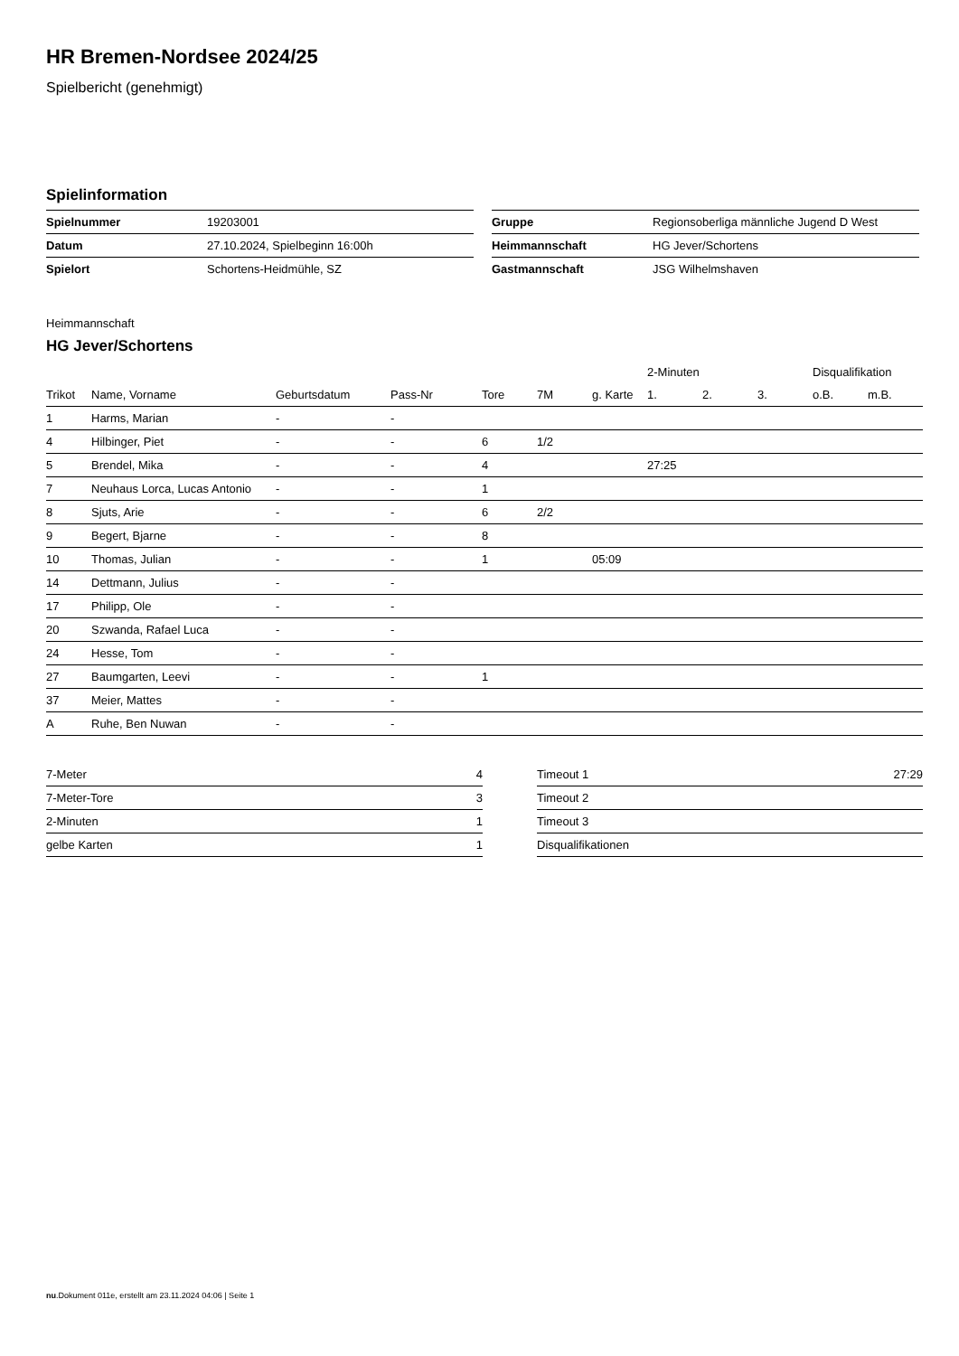HR Bremen-Nordsee 2024/25
Spielbericht (genehmigt)
Spielinformation
| Spielnummer | 19203001 |
| Datum | 27.10.2024, Spielbeginn 16:00h |
| Spielort | Schortens-Heidmühle, SZ |
| Gruppe | Regionsoberliga männliche Jugend D West |
| Heimmannschaft | HG Jever/Schortens |
| Gastmannschaft | JSG Wilhelmshaven |
Heimmannschaft
HG Jever/Schortens
| | | | | | | | 2-Minuten | | | Disqualifikation | |
| --- | --- | --- | --- | --- | --- | --- | --- | --- | --- | --- | --- |
| Trikot | Name, Vorname | Geburtsdatum | Pass-Nr | Tore | 7M | g. Karte | 1. | 2. | 3. | o.B. | m.B. |
| 1 | Harms, Marian | - | - | | | | | | | | |
| 4 | Hilbinger, Piet | - | - | 6 | 1/2 | | | | | | |
| 5 | Brendel, Mika | - | - | 4 | | | 27:25 | | | | |
| 7 | Neuhaus Lorca, Lucas Antonio | - | - | 1 | | | | | | | |
| 8 | Sjuts, Arie | - | - | 6 | 2/2 | | | | | | |
| 9 | Begert, Bjarne | - | - | 8 | | | | | | | |
| 10 | Thomas, Julian | - | - | 1 | | 05:09 | | | | | |
| 14 | Dettmann, Julius | - | - | | | | | | | | |
| 17 | Philipp, Ole | - | - | | | | | | | | |
| 20 | Szwanda, Rafael Luca | - | - | | | | | | | | |
| 24 | Hesse, Tom | - | - | | | | | | | | |
| 27 | Baumgarten, Leevi | - | - | 1 | | | | | | | |
| 37 | Meier, Mattes | - | - | | | | | | | | |
| A | Ruhe, Ben Nuwan | - | - | | | | | | | | |
| 7-Meter | 4 |
| 7-Meter-Tore | 3 |
| 2-Minuten | 1 |
| gelbe Karten | 1 |
| Timeout 1 | 27:29 |
| Timeout 2 | |
| Timeout 3 | |
| Disqualifikationen | |
nu.Dokument 011e, erstellt am 23.11.2024 04:06 | Seite 1